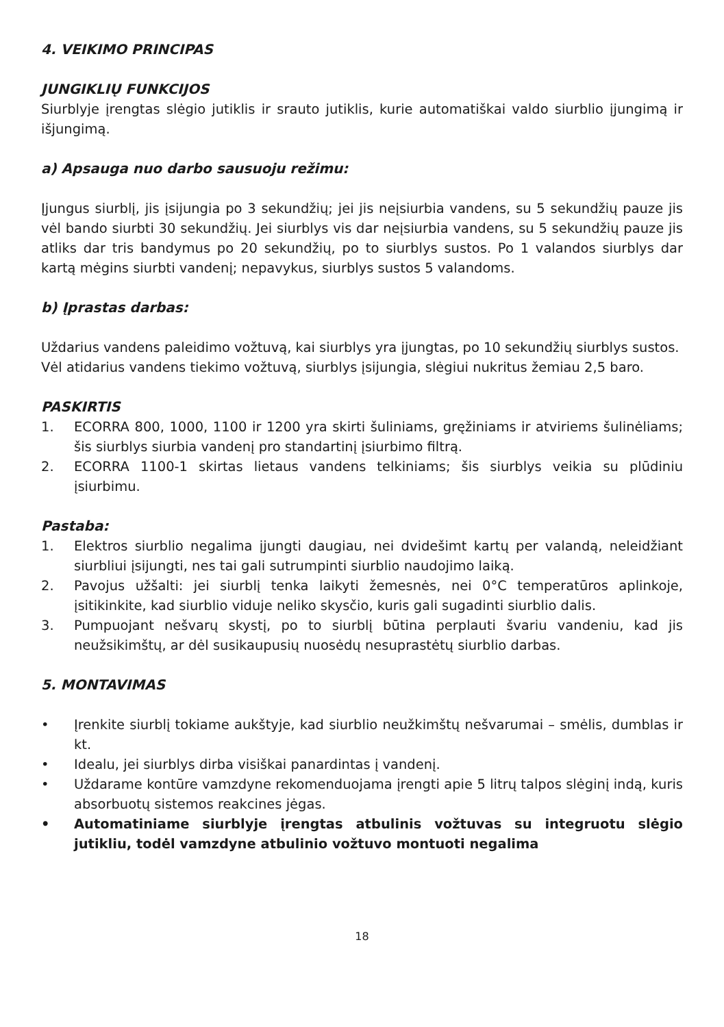4. VEIKIMO PRINCIPAS
JUNGIKLIŲ FUNKCIJOS
Siurblyje įrengtas slėgio jutiklis ir srauto jutiklis, kurie automatiškai valdo siurblio įjungimą ir išjungimą.
a) Apsauga nuo darbo sausuoju režimu:
Įjungus siurblį, jis įsijungia po 3 sekundžių; jei jis neįsiurbia vandens, su 5 sekundžių pauze jis vėl bando siurbti 30 sekundžių. Jei siurblys vis dar neįsiurbia vandens, su 5 sekundžių pauze jis atliks dar tris bandymus po 20 sekundžių, po to siurblys sustos. Po 1 valandos siurblys dar kartą mėgins siurbti vandenį; nepavykus, siurblys sustos 5 valandoms.
b) Įprastas darbas:
Uždarius vandens paleidimo vožtuvą, kai siurblys yra įjungtas, po 10 sekundžių siurblys sustos.
Vėl atidarius vandens tiekimo vožtuvą, siurblys įsijungia, slėgiui nukritus žemiau 2,5 baro.
PASKIRTIS
1. ECORRA 800, 1000, 1100 ir 1200 yra skirti šuliniams, gręžiniams ir atviriems šulinėliams; šis siurblys siurbia vandenį pro standartinį įsiurbimo filtrą.
2. ECORRA 1100-1 skirtas lietaus vandens telkiniams; šis siurblys veikia su plūdiniu įsiurbimu.
Pastaba:
1. Elektros siurblio negalima įjungti daugiau, nei dvidešimt kartų per valandą, neleidžiant siurbliui įsijungti, nes tai gali sutrumpinti siurblio naudojimo laiką.
2. Pavojus užšalti: jei siurblį tenka laikyti žemesnės, nei 0°C temperatūros aplinkoje, įsitikinkite, kad siurblio viduje neliko skysčio, kuris gali sugadinti siurblio dalis.
3. Pumpuojant nešvarų skystį, po to siurblį būtina perplauti švariu vandeniu, kad jis neužsikimštų, ar dėl susikaupusių nuosėdų nesuprastėtų siurblio darbas.
5. MONTAVIMAS
• Įrenkite siurblį tokiame aukštyje, kad siurblio neužkimštų nešvarumai – smėlis, dumblas ir kt.
• Idealu, jei siurblys dirba visiškai panardintas į vandenį.
• Uždarame kontūre vamzdyne rekomenduojama įrengti apie 5 litrų talpos slėginį indą, kuris absorbuotų sistemos reakcines jėgas.
• Automatiniame siurblyje įrengtas atbulinis vožtuvas su integruotu slėgio jutikliu, todėl vamzdyne atbulinio vožtuvo montuoti negalima
18